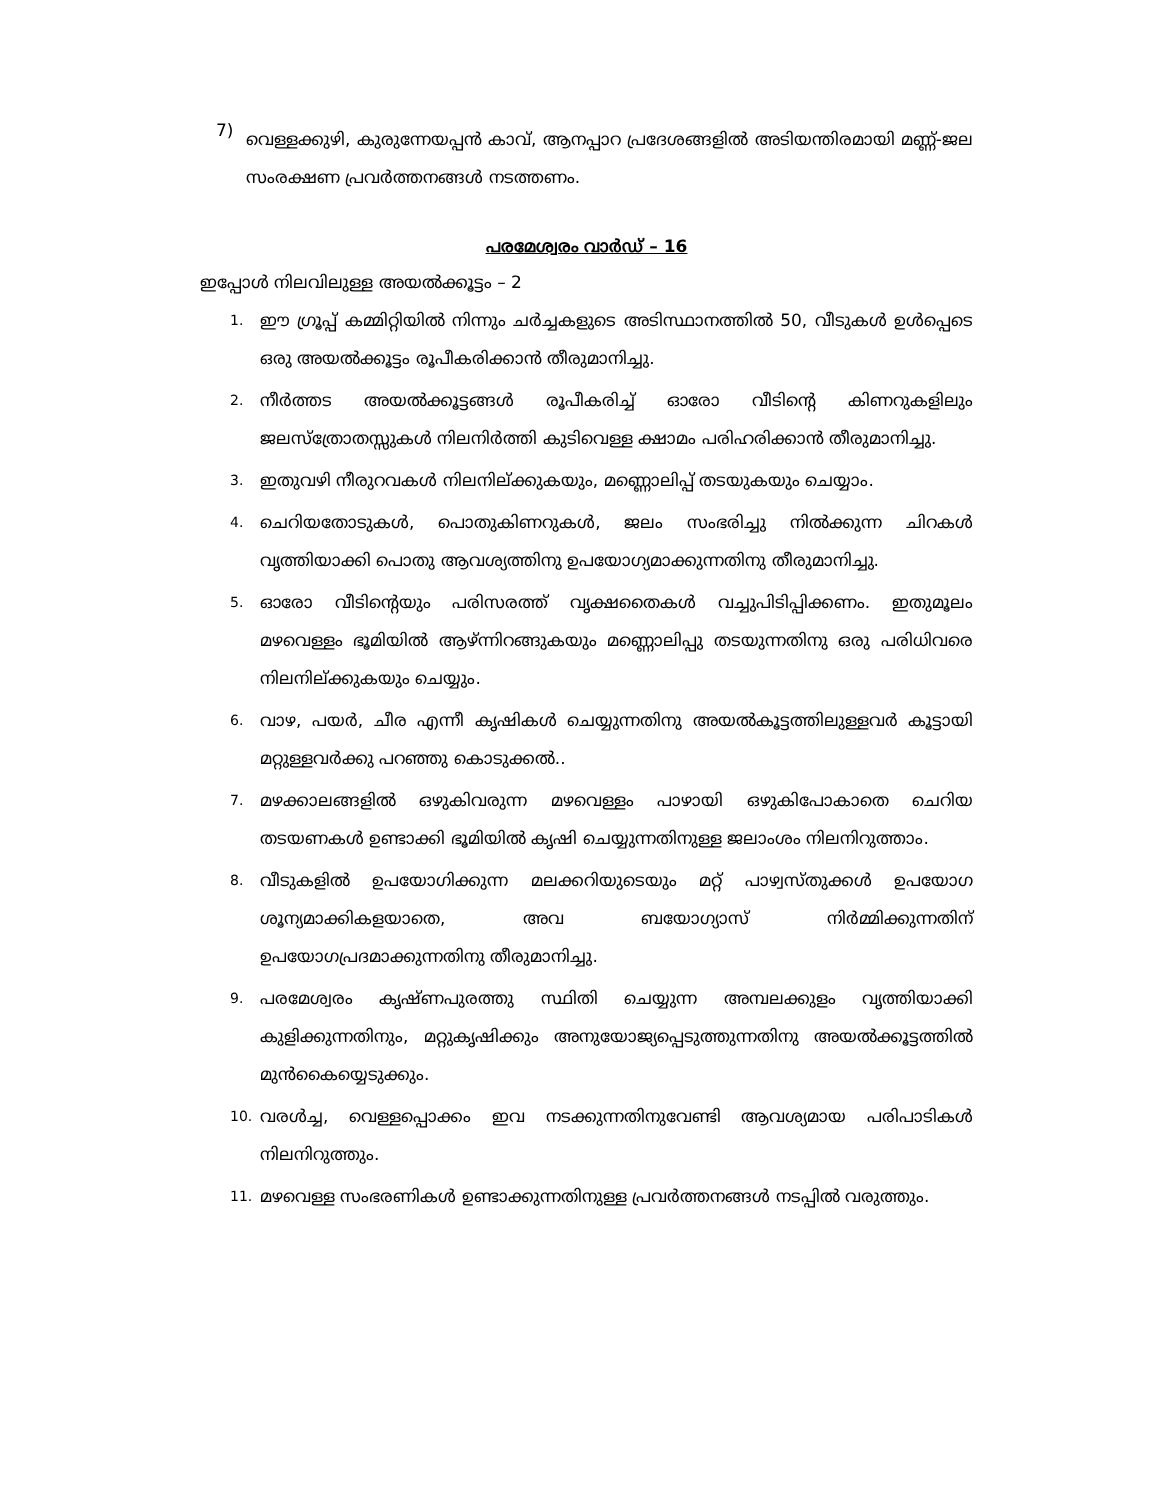7) വെള്ളക്കുഴി, കുരുന്നേയപ്പൻ കാവ്, ആനപ്പാറ പ്രദേശങ്ങളിൽ അടിയന്തിരമായി മണ്ണ്-ജല സംരക്ഷണ പ്രവർത്തനങ്ങൾ നടത്തണം.
പരമേശ്വരം വാർഡ് – 16
ഇപ്പോൾ നിലവിലുള്ള അയൽക്കൂട്ടം – 2
1. ഈ ഗ്രൂപ്പ് കമ്മിറ്റിയിൽ നിന്നും ചർച്ചകളുടെ അടിസ്ഥാനത്തിൽ 50, വീടുകൾ ഉൾപ്പെടെ ഒരു അയൽക്കൂട്ടം രൂപീകരിക്കാൻ തീരുമാനിച്ചു.
2. നീർത്തട അയൽക്കൂട്ടങ്ങൾ രൂപീകരിച്ച് ഓരോ വീടിന്റെ കിണറുകളിലും ജലസ്ത്രോതസ്സുകൾ നിലനിർത്തി കുടിവെള്ള ക്ഷാമം പരിഹരിക്കാൻ തീരുമാനിച്ചു.
3. ഇതുവഴി നീരുറവകൾ നിലനില്ക്കുകയും, മണ്ണൊലിപ്പ് തടയുകയും ചെയ്യാം.
4. ചെറിയതോടുകൾ, പൊതുകിണറുകൾ, ജലം സംഭരിച്ചു നിൽക്കുന്ന ചിറകൾ വൃത്തിയാക്കി പൊതു ആവശ്യത്തിനു ഉപയോഗ്യമാക്കുന്നതിനു തീരുമാനിച്ചു.
5. ഓരോ വീടിന്റെയും പരിസരത്ത് വൃക്ഷതൈകൾ വച്ചുപിടിപ്പിക്കണം. ഇതുമൂലം മഴവെള്ളം ഭൂമിയിൽ ആഴ്ന്നിറങ്ങുകയും മണ്ണൊലിപ്പു തടയുന്നതിനു ഒരു പരിധിവരെ നിലനില്ക്കുകയും ചെയ്യും.
6. വാഴ, പയർ, ചീര എന്നീ കൃഷികൾ ചെയ്യുന്നതിനു അയൽകൂട്ടത്തിലുള്ളവർ കൂട്ടായി മറ്റുള്ളവർക്കു പറഞ്ഞു കൊടുക്കൽ..
7. മഴക്കാലങ്ങളിൽ ഒഴുകിവരുന്ന മഴവെള്ളം പാഴായി ഒഴുകിപോകാതെ ചെറിയ തടയണകൾ ഉണ്ടാക്കി ഭൂമിയിൽ കൃഷി ചെയ്യുന്നതിനുള്ള ജലാംശം നിലനിറുത്താം.
8. വീടുകളിൽ ഉപയോഗിക്കുന്ന മലക്കറിയുടെയും മറ്റ് പാഴ്വസ്തുക്കൾ ഉപയോഗ ശൂന്യമാക്കികളയാതെ, അവ ബയോഗ്യാസ് നിർമ്മിക്കുന്നതിന് ഉപയോഗപ്രദമാക്കുന്നതിനു തീരുമാനിച്ചു.
9. പരമേശ്വരം കൃഷ്ണപുരത്തു സ്ഥിതി ചെയ്യുന്ന അമ്പലക്കുളം വൃത്തിയാക്കി കുളിക്കുന്നതിനും, മറ്റുകൃഷിക്കും അനുയോജ്യപ്പെടുത്തുന്നതിനു അയൽക്കൂട്ടത്തിൽ മുൻകൈയ്യെടുക്കും.
10. വരൾച്ച, വെള്ളപ്പൊക്കം ഇവ നടക്കുന്നതിനുവേണ്ടി ആവശ്യമായ പരിപാടികൾ നിലനിറുത്തും.
11. മഴവെള്ള സംഭരണികൾ ഉണ്ടാക്കുന്നതിനുള്ള പ്രവർത്തനങ്ങൾ നടപ്പിൽ വരുത്തും.